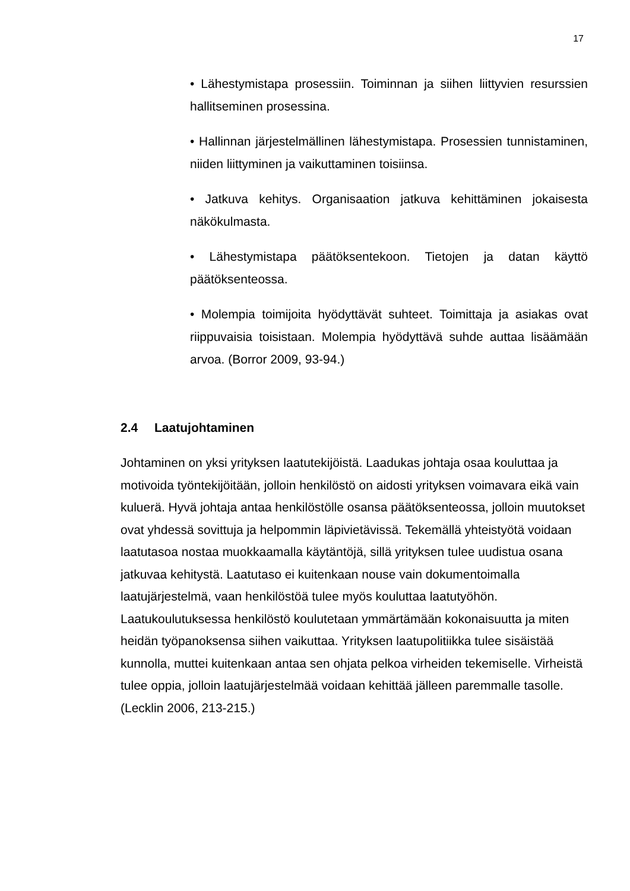17
• Lähestymistapa prosessiin. Toiminnan ja siihen liittyvien resurssien hallitseminen prosessina.
• Hallinnan järjestelmällinen lähestymistapa. Prosessien tunnistaminen, niiden liittyminen ja vaikuttaminen toisiinsa.
• Jatkuva kehitys. Organisaation jatkuva kehittäminen jokaisesta näkökulmasta.
• Lähestymistapa päätöksentekoon. Tietojen ja datan käyttö päätöksenteossa.
• Molempia toimijoita hyödyttävät suhteet. Toimittaja ja asiakas ovat riippuvaisia toisistaan. Molempia hyödyttävä suhde auttaa lisäämään arvoa. (Borror 2009, 93-94.)
2.4 Laatujohtaminen
Johtaminen on yksi yrityksen laatutekijöistä. Laadukas johtaja osaa kouluttaa ja motivoida työntekijöitään, jolloin henkilöstö on aidosti yrityksen voimavara eikä vain kuluerä. Hyvä johtaja antaa henkilöstölle osansa päätöksenteossa, jolloin muutokset ovat yhdessä sovittuja ja helpommin läpivietävissä. Tekemällä yhteistyötä voidaan laatutasoa nostaa muokkaamalla käytäntöjä, sillä yrityksen tulee uudistua osana jatkuvaa kehitystä. Laatutaso ei kuitenkaan nouse vain dokumentoimalla laatujärjestelmä, vaan henkilöstöä tulee myös kouluttaa laatutyöhön. Laatukoulutuksessa henkilöstö koulutetaan ymmärtämään kokonaisuutta ja miten heidän työpanoksensa siihen vaikuttaa. Yrityksen laatupolitiikka tulee sisäistää kunnolla, muttei kuitenkaan antaa sen ohjata pelkoa virheiden tekemiselle. Virheistä tulee oppia, jolloin laatujärjestelmää voidaan kehittää jälleen paremmalle tasolle. (Lecklin 2006, 213-215.)